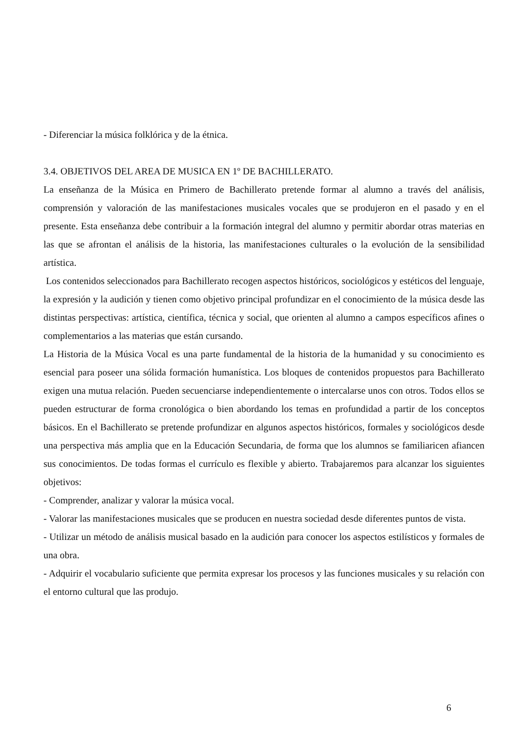- Diferenciar la música folklórica y de la étnica.
3.4. OBJETIVOS DEL AREA DE MUSICA EN 1º DE BACHILLERATO.
La enseñanza de la Música en Primero de Bachillerato pretende formar al alumno a través del análisis, comprensión y valoración de las manifestaciones musicales vocales que se produjeron en el pasado y en el presente. Esta enseñanza debe contribuir a la formación integral del alumno y permitir abordar otras materias en las que se afrontan el análisis de la historia, las manifestaciones culturales o la evolución de la sensibilidad artística.
Los contenidos seleccionados para Bachillerato recogen aspectos históricos, sociológicos y estéticos del lenguaje, la expresión y la audición y tienen como objetivo principal profundizar en el conocimiento de la música desde las distintas perspectivas: artística, científica, técnica y social, que orienten al alumno a campos específicos afines o complementarios a las materias que están cursando.
La Historia de la Música Vocal es una parte fundamental de la historia de la humanidad y su conocimiento es esencial para poseer una sólida formación humanística. Los bloques de contenidos propuestos para Bachillerato exigen una mutua relación. Pueden secuenciarse independientemente o intercalarse unos con otros. Todos ellos se pueden estructurar de forma cronológica o bien abordando los temas en profundidad a partir de los conceptos básicos. En el Bachillerato se pretende profundizar en algunos aspectos históricos, formales y sociológicos desde una perspectiva más amplia que en la Educación Secundaria, de forma que los alumnos se familiaricen afiancen sus conocimientos. De todas formas el currículo es flexible y abierto. Trabajaremos para alcanzar los siguientes objetivos:
- Comprender, analizar y valorar la música vocal.
- Valorar las manifestaciones musicales que se producen en nuestra sociedad desde diferentes puntos de vista.
- Utilizar un método de análisis musical basado en la audición para conocer los aspectos estilísticos y formales de una obra.
- Adquirir el vocabulario suficiente que permita expresar los procesos y las funciones musicales y su relación con el entorno cultural que las produjo.
6